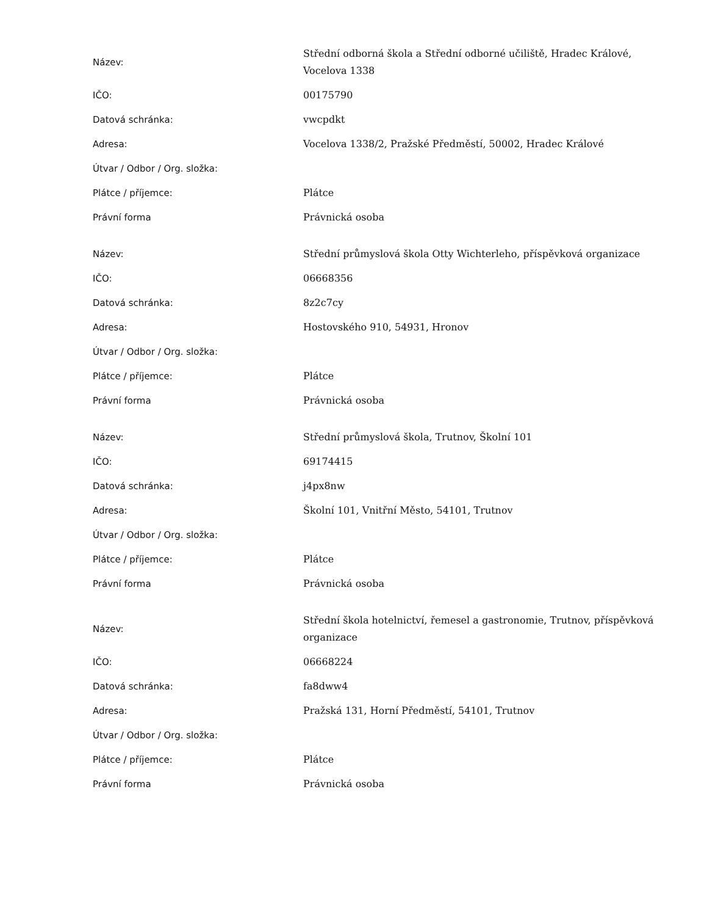| Název: | Střední odborná škola a Střední odborné učiliště, Hradec Králové, Vocelova 1338 |
| IČO: | 00175790 |
| Datová schránka: | vwcpdkt |
| Adresa: | Vocelova 1338/2, Pražské Předměstí, 50002, Hradec Králové |
| Útvar / Odbor / Org. složka: | |
| Plátce / příjemce: | Plátce |
| Právní forma | Právnická osoba |
| Název: | Střední průmyslová škola Otty Wichterleho, příspěvková organizace |
| IČO: | 06668356 |
| Datová schránka: | 8z2c7cy |
| Adresa: | Hostovského 910, 54931, Hronov |
| Útvar / Odbor / Org. složka: | |
| Plátce / příjemce: | Plátce |
| Právní forma | Právnická osoba |
| Název: | Střední průmyslová škola, Trutnov, Školní 101 |
| IČO: | 69174415 |
| Datová schránka: | j4px8nw |
| Adresa: | Školní 101, Vnitřní Město, 54101, Trutnov |
| Útvar / Odbor / Org. složka: | |
| Plátce / příjemce: | Plátce |
| Právní forma | Právnická osoba |
| Název: | Střední škola hotelnictví, řemesel a gastronomie, Trutnov, příspěvková organizace |
| IČO: | 06668224 |
| Datová schránka: | fa8dww4 |
| Adresa: | Pražská 131, Horní Předměstí, 54101, Trutnov |
| Útvar / Odbor / Org. složka: | |
| Plátce / příjemce: | Plátce |
| Právní forma | Právnická osoba |